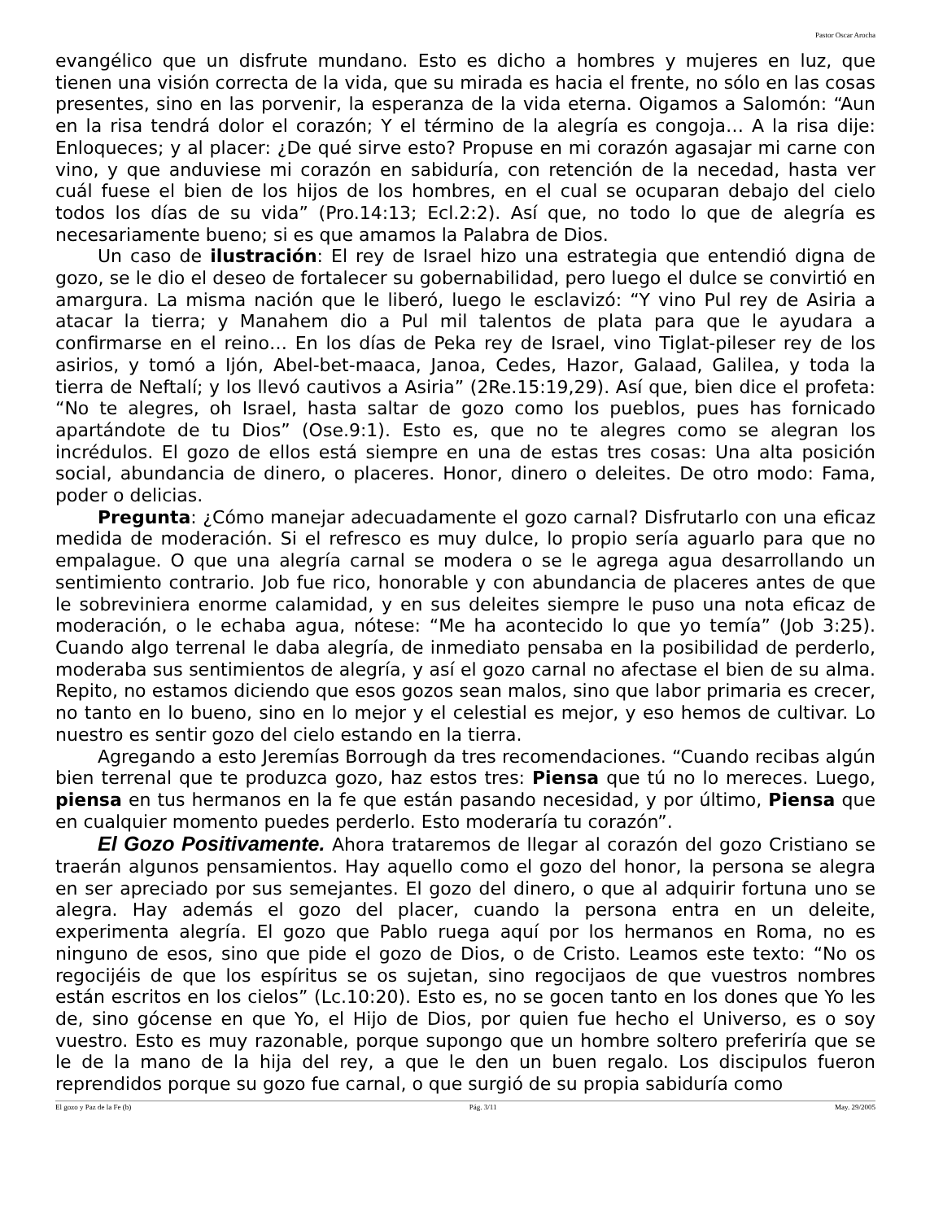Pastor Oscar Arocha
evangélico que un disfrute mundano. Esto es dicho a hombres y mujeres en luz, que tienen una visión correcta de la vida, que su mirada es hacia el frente, no sólo en las cosas presentes, sino en las porvenir, la esperanza de la vida eterna. Oigamos a Salomón: “Aun en la risa tendrá dolor el corazón; Y el término de la alegría es congoja… A la risa dije: Enloqueces; y al placer: ¿De qué sirve esto? Propuse en mi corazón agasajar mi carne con vino, y que anduviese mi corazón en sabiduría, con retención de la necedad, hasta ver cuál fuese el bien de los hijos de los hombres, en el cual se ocuparan debajo del cielo todos los días de su vida” (Pro.14:13; Ecl.2:2). Así que, no todo lo que de alegría es necesariamente bueno; si es que amamos la Palabra de Dios.
Un caso de ilustración: El rey de Israel hizo una estrategia que entendió digna de gozo, se le dio el deseo de fortalecer su gobernabilidad, pero luego el dulce se convirtió en amargura. La misma nación que le liberó, luego le esclavizó: “Y vino Pul rey de Asiria a atacar la tierra; y Manahem dio a Pul mil talentos de plata para que le ayudara a confirmarse en el reino… En los días de Peka rey de Israel, vino Tiglat-pileser rey de los asirios, y tomó a Ijón, Abel-bet-maaca, Janoa, Cedes, Hazor, Galaad, Galilea, y toda la tierra de Neftalí; y los llevó cautivos a Asiria” (2Re.15:19,29). Así que, bien dice el profeta: “No te alegres, oh Israel, hasta saltar de gozo como los pueblos, pues has fornicado apartándote de tu Dios” (Ose.9:1). Esto es, que no te alegres como se alegran los incrédulos. El gozo de ellos está siempre en una de estas tres cosas: Una alta posición social, abundancia de dinero, o placeres. Honor, dinero o deleites. De otro modo: Fama, poder o delicias.
Pregunta: ¿Cómo manejar adecuadamente el gozo carnal? Disfrutarlo con una eficaz medida de moderación. Si el refresco es muy dulce, lo propio sería aguarlo para que no empalague. O que una alegría carnal se modera o se le agrega agua desarrollando un sentimiento contrario. Job fue rico, honorable y con abundancia de placeres antes de que le sobreviniera enorme calamidad, y en sus deleites siempre le puso una nota eficaz de moderación, o le echaba agua, nótese: “Me ha acontecido lo que yo temía” (Job 3:25). Cuando algo terrenal le daba alegría, de inmediato pensaba en la posibilidad de perderlo, moderaba sus sentimientos de alegría, y así el gozo carnal no afectase el bien de su alma. Repito, no estamos diciendo que esos gozos sean malos, sino que labor primaria es crecer, no tanto en lo bueno, sino en lo mejor y el celestial es mejor, y eso hemos de cultivar. Lo nuestro es sentir gozo del cielo estando en la tierra.
Agregando a esto Jeremías Borrough da tres recomendaciones. “Cuando recibas algún bien terrenal que te produzca gozo, haz estos tres: Piensa que tú no lo mereces. Luego, piensa en tus hermanos en la fe que están pasando necesidad, y por último, Piensa que en cualquier momento puedes perderlo. Esto moderaría tu corazón”.
El Gozo Positivamente. Ahora trataremos de llegar al corazón del gozo Cristiano se traerán algunos pensamientos. Hay aquello como el gozo del honor, la persona se alegra en ser apreciado por sus semejantes. El gozo del dinero, o que al adquirir fortuna uno se alegra. Hay además el gozo del placer, cuando la persona entra en un deleite, experimenta alegría. El gozo que Pablo ruega aquí por los hermanos en Roma, no es ninguno de esos, sino que pide el gozo de Dios, o de Cristo. Leamos este texto: “No os regocijéis de que los espíritus se os sujetan, sino regocijaos de que vuestros nombres están escritos en los cielos” (Lc.10:20). Esto es, no se gocen tanto en los dones que Yo les de, sino gócense en que Yo, el Hijo de Dios, por quien fue hecho el Universo, es o soy vuestro. Esto es muy razonable, porque supongo que un hombre soltero preferiría que se le de la mano de la hija del rey, a que le den un buen regalo. Los discipulos fueron reprendidos porque su gozo fue carnal, o que surgió de su propia sabiduría como
El gozo y Paz de la Fe (b) Pág. 3/11 May. 29/2005